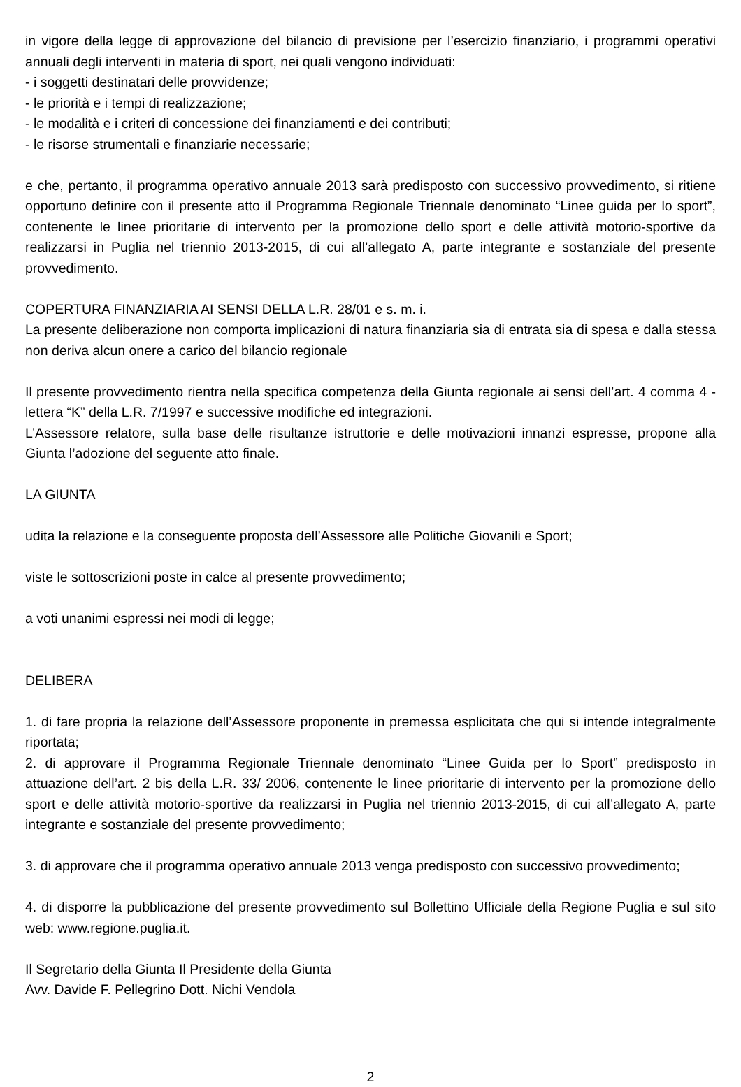in vigore della legge di approvazione del bilancio di previsione per l’esercizio finanziario, i programmi operativi annuali degli interventi in materia di sport, nei quali vengono individuati:
- i soggetti destinatari delle provvidenze;
- le priorità e i tempi di realizzazione;
- le modalità e i criteri di concessione dei finanziamenti e dei contributi;
- le risorse strumentali e finanziarie necessarie;
e che, pertanto, il programma operativo annuale 2013 sarà predisposto con successivo provvedimento, si ritiene opportuno definire con il presente atto il Programma Regionale Triennale denominato “Linee guida per lo sport”, contenente le linee prioritarie di intervento per la promozione dello sport e delle attività motorio-sportive da realizzarsi in Puglia nel triennio 2013-2015, di cui all’allegato A, parte integrante e sostanziale del presente provvedimento.
COPERTURA FINANZIARIA AI SENSI DELLA L.R. 28/01 e s. m. i.
La presente deliberazione non comporta implicazioni di natura finanziaria sia di entrata sia di spesa e dalla stessa non deriva alcun onere a carico del bilancio regionale
Il presente provvedimento rientra nella specifica competenza della Giunta regionale ai sensi dell’art. 4 comma 4 - lettera “K” della L.R. 7/1997 e successive modifiche ed integrazioni.
L’Assessore relatore, sulla base delle risultanze istruttorie e delle motivazioni innanzi espresse, propone alla Giunta l’adozione del seguente atto finale.
LA GIUNTA
udita la relazione e la conseguente proposta dell’Assessore alle Politiche Giovanili e Sport;
viste le sottoscrizioni poste in calce al presente provvedimento;
a voti unanimi espressi nei modi di legge;
DELIBERA
1. di fare propria la relazione dell’Assessore proponente in premessa esplicitata che qui si intende integralmente riportata;
2. di approvare il Programma Regionale Triennale denominato “Linee Guida per lo Sport” predisposto in attuazione dell’art. 2 bis della L.R. 33/ 2006, contenente le linee prioritarie di intervento per la promozione dello sport e delle attività motorio-sportive da realizzarsi in Puglia nel triennio 2013-2015, di cui all’allegato A, parte integrante e sostanziale del presente provvedimento;
3. di approvare che il programma operativo annuale 2013 venga predisposto con successivo provvedimento;
4. di disporre la pubblicazione del presente provvedimento sul Bollettino Ufficiale della Regione Puglia e sul sito web: www.regione.puglia.it.
Il Segretario della Giunta Il Presidente della Giunta
Avv. Davide F. Pellegrino Dott. Nichi Vendola
2